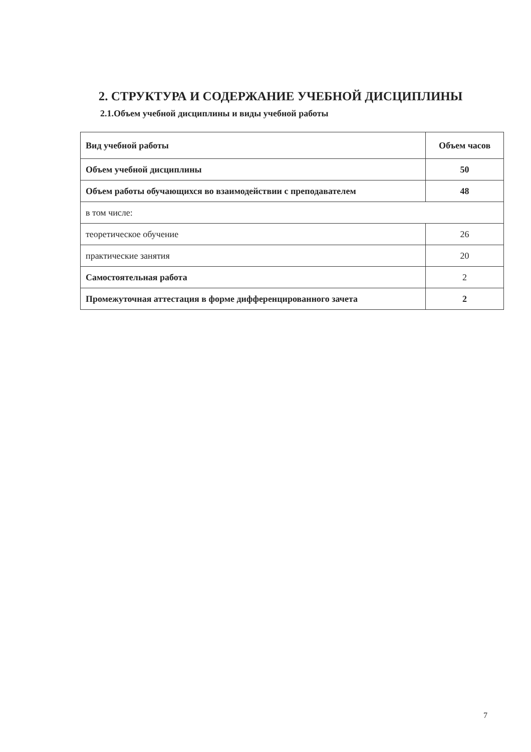2. СТРУКТУРА И СОДЕРЖАНИЕ УЧЕБНОЙ ДИСЦИПЛИНЫ
2.1.Объем учебной дисциплины и виды учебной работы
| Вид учебной работы | Объем часов |
| Объем учебной дисциплины | 50 |
| Объем работы обучающихся во взаимодействии с преподавателем | 48 |
| в том числе: | |
| теоретическое обучение | 26 |
| практические занятия | 20 |
| Самостоятельная работа | 2 |
| Промежуточная аттестация в форме дифференцированного зачета | 2 |
7